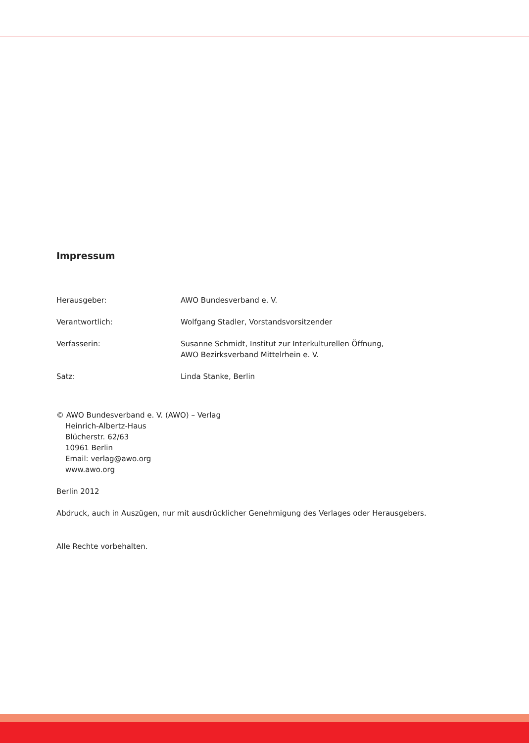Impressum
Herausgeber: AWO Bundesverband e. V.
Verantwortlich: Wolfgang Stadler, Vorstandsvorsitzender
Verfasserin: Susanne Schmidt, Institut zur Interkulturellen Öffnung,
AWO Bezirksverband Mittelrhein e. V.
Satz: Linda Stanke, Berlin
© AWO Bundesverband e. V. (AWO) – Verlag
Heinrich-Albertz-Haus
Blücherstr. 62/63
10961 Berlin
Email: verlag@awo.org
www.awo.org
Berlin 2012
Abdruck, auch in Auszügen, nur mit ausdrücklicher Genehmigung des Verlages oder Herausgebers.
Alle Rechte vorbehalten.